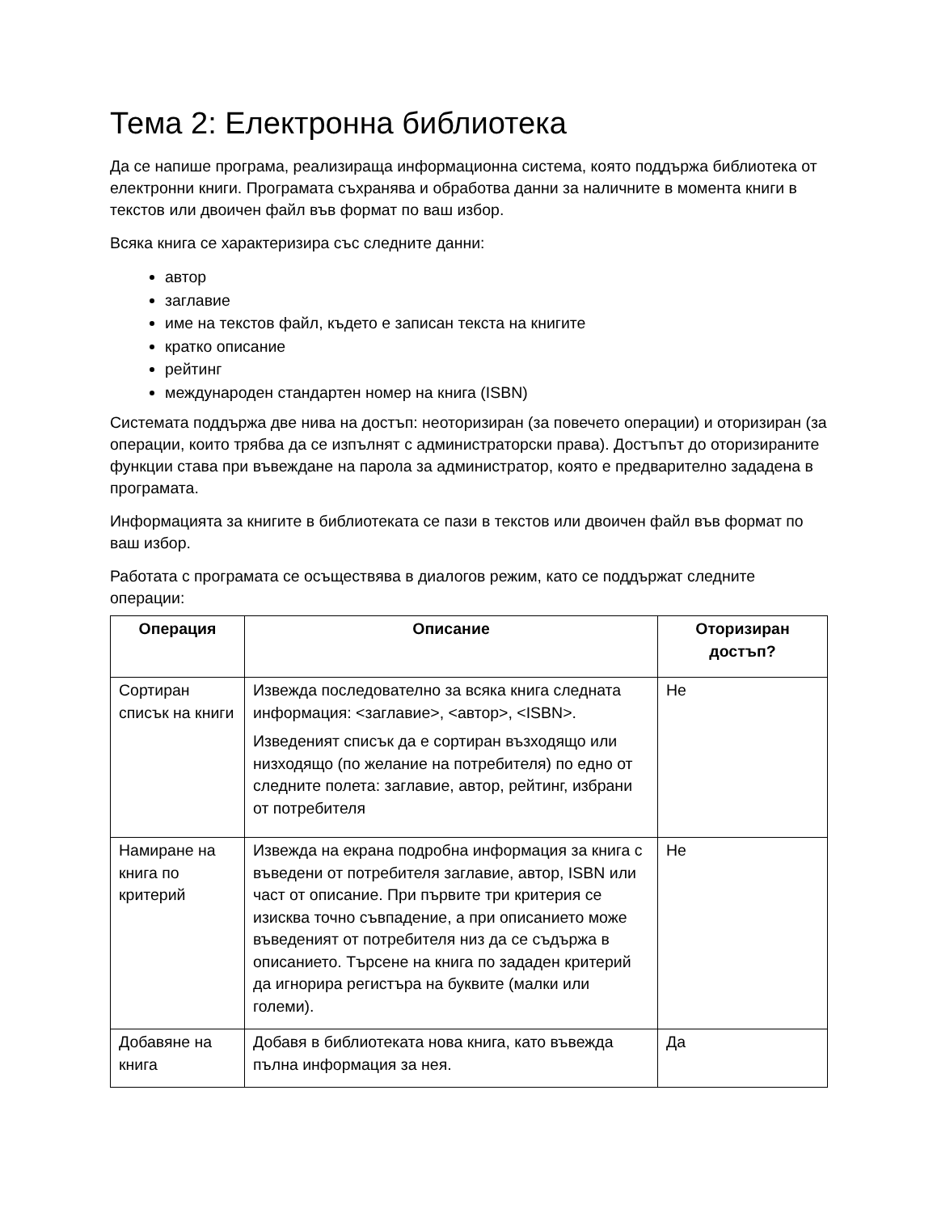Тема 2: Електронна библиотека
Да се напише програма, реализираща информационна система, която поддържа библиотека от електронни книги. Програмата съхранява и обработва данни за наличните в момента книги в текстов или двоичен файл във формат по ваш избор.
Всяка книга се характеризира със следните данни:
автор
заглавие
име на текстов файл, където е записан текста на книгите
кратко описание
рейтинг
международен стандартен номер на книга (ISBN)
Системата поддържа две нива на достъп: неоторизиран (за повечето операции) и оторизиран (за операции, които трябва да се изпълнят с администраторски права). Достъпът до оторизираните функции става при въвеждане на парола за администратор, която е предварително зададена в програмата.
Информацията за книгите в библиотеката се пази в текстов или двоичен файл във формат по ваш избор.
Работата с програмата се осъществява в диалогов режим, като се поддържат следните операции:
| Операция | Описание | Оторизиран достъп? |
| --- | --- | --- |
| Сортиран списък на книги | Извежда последователно за всяка книга следната информация: <заглавие>, <автор>, <ISBN>. Изведеният списък да е сортиран възходящо или низходящо (по желание на потребителя) по едно от следните полета: заглавие, автор, рейтинг, избрани от потребителя | Не |
| Намиране на книга по критерий | Извежда на екрана подробна информация за книга с въведени от потребителя заглавие, автор, ISBN или част от описание. При първите три критерия се изисква точно съвпадение, а при описанието може въведеният от потребителя низ да се съдържа в описанието. Търсене на книга по зададен критерий да игнорира регистъра на буквите (малки или големи). | Не |
| Добавяне на книга | Добавя в библиотеката нова книга, като въвежда пълна информация за нея. | Да |